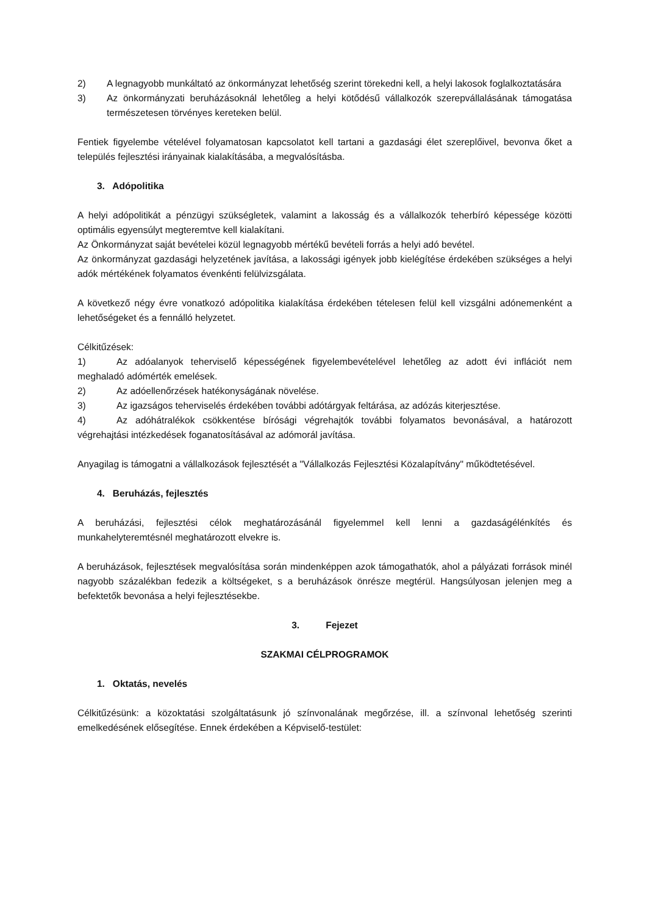2) A legnagyobb munkáltató az önkormányzat lehetőség szerint törekedni kell, a helyi lakosok foglalkoztatására
3) Az önkormányzati beruházásoknál lehetőleg a helyi kötődésű vállalkozók szerepvállalásának támogatása természetesen törvényes kereteken belül.
Fentiek figyelembe vételével folyamatosan kapcsolatot kell tartani a gazdasági élet szereplőivel, bevonva őket a település fejlesztési irányainak kialakításába, a megvalósításba.
3. Adópolitika
A helyi adópolitikát a pénzügyi szükségletek, valamint a lakosság és a vállalkozók teherbíró képessége közötti optimális egyensúlyt megteremtve kell kialakítani.
Az Önkormányzat saját bevételei közül legnagyobb mértékű bevételi forrás a helyi adó bevétel.
Az önkormányzat gazdasági helyzetének javítása, a lakossági igények jobb kielégítése érdekében szükséges a helyi adók mértékének folyamatos évenkénti felülvizsgálata.
A következő négy évre vonatkozó adópolitika kialakítása érdekében tételesen felül kell vizsgálni adónemenként a lehetőségeket és a fennálló helyzetet.
Célkitűzések:
1) Az adóalanyok teherviselő képességének figyelembevételével lehetőleg az adott évi inflációt nem meghaladó adómérték emelések.
2) Az adóellenőrzések hatékonyságának növelése.
3) Az igazságos teherviselés érdekében további adótárgyak feltárása, az adózás kiterjesztése.
4) Az adóhátralékok csökkentése bírósági végrehajtók további folyamatos bevonásával, a határozott végrehajtási intézkedések foganatosításával az adómorál javítása.
Anyagilag is támogatni a vállalkozások fejlesztését a "Vállalkozás Fejlesztési Közalapítvány" működtetésével.
4. Beruházás, fejlesztés
A beruházási, fejlesztési célok meghatározásánál figyelemmel kell lenni a gazdaságélénkítés és munkahelyteremtésnél meghatározott elvekre is.
A beruházások, fejlesztések megvalósítása során mindenképpen azok támogathatók, ahol a pályázati források minél nagyobb százalékban fedezik a költségeket, s a beruházások önrésze megtérül. Hangsúlyosan jelenjen meg a befektetők bevonása a helyi fejlesztésekbe.
3. Fejezet
SZAKMAI CÉLPROGRAMOK
1. Oktatás, nevelés
Célkitűzésünk: a közoktatási szolgáltatásunk jó színvonalának megőrzése, ill. a színvonal lehetőség szerinti emelkedésének elősegítése. Ennek érdekében a Képviselő-testület: